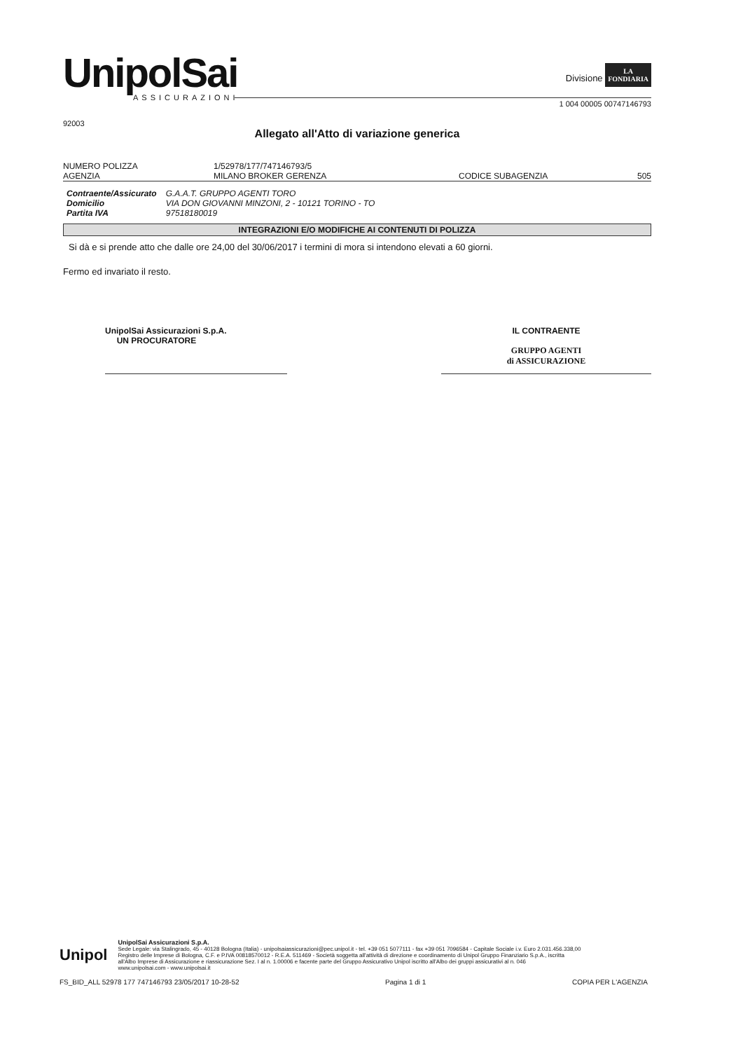UnipolSai
ASSICURAZIONI
Divisione LA
FONDIARIA
1 004 00005 00747146793
92003
Allegato all'Atto di variazione generica
NUMERO POLIZZA 1/52978/177/747146793/5
AGENZIA MILANO BROKER GERENZA CODICE SUBAGENZIA 505
| Contraente/Assicurato | G.A.A.T. GRUPPO AGENTI TORO |
| Domicilio | VIA DON GIOVANNI MINZONI, 2 - 10121 TORINO - TO |
| Partita IVA | 97518180019 |
INTEGRAZIONI E/O MODIFICHE AI CONTENUTI DI POLIZZA
Si dà e si prende atto che dalle ore 24,00 del 30/06/2017 i termini di mora si intendono elevati a 60 giorni.
Fermo ed invariato il resto.
UnipolSai Assicurazioni S.p.A.
UN PROCURATORE
IL CONTRAENTE
GRUPPO AGENTI
di ASSICURAZIONE
Unipol
UnipolSai Assicurazioni S.p.A.
Sede Legale: via Stalingrado, 45 - 40128 Bologna (Italia) - unipolsaiassicurazioni@pec.unipol.it - tel. +39 051 5077111 - fax +39 051 7096584 - Capitale Sociale i.v. Euro 2.031.456.338,00
Registro delle Imprese di Bologna, C.F. e P.IVA 00818570012 - R.E.A. 511469 - Società soggetta all'attività di direzione e coordinamento di Unipol Gruppo Finanziario S.p.A., iscritta
all'Albo Imprese di Assicurazione e riassicurazione Sez. I al n. 1.00006 e facente parte del Gruppo Assicurativo Unipol iscritto all'Albo dei gruppi assicurativi al n. 046
www.unipolsai.com - www.unipolsai.it
FS_BID_ALL 52978 177 747146793 23/05/2017 10-28-52 Pagina 1 di 1 COPIA PER L'AGENZIA